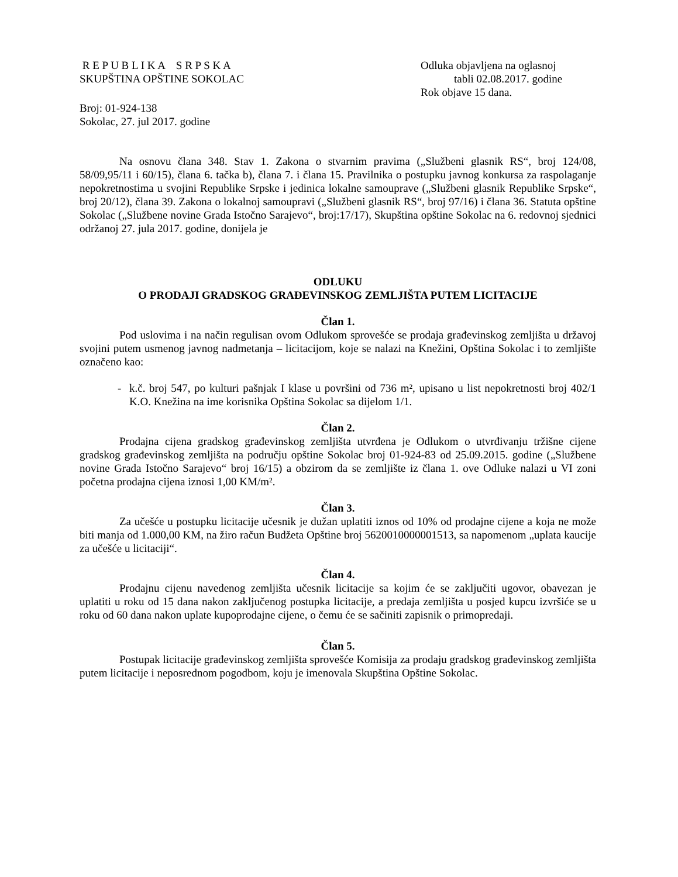R E P U B L I K A S R P S K A
SKUPŠTINA OPŠTINE SOKOLAC
Odluka objavljena na oglasnoj
tabli 02.08.2017. godine
Rok objave 15 dana.
Broj: 01-924-138
Sokolac, 27. jul 2017. godine
Na osnovu člana 348. Stav 1. Zakona o stvarnim pravima („Službeni glasnik RS“, broj 124/08, 58/09,95/11 i 60/15), člana 6. tačka b), člana 7. i člana 15. Pravilnika o postupku javnog konkursa za raspolaganje nepokretnostima u svojini Republike Srpske i jedinica lokalne samouprave („Službeni glasnik Republike Srpske“, broj 20/12), člana 39. Zakona o lokalnoj samoupravi („Službeni glasnik RS“, broj 97/16) i člana 36. Statuta opštine Sokolac („Službene novine Grada Istočno Sarajevo“, broj:17/17), Skupština opštine Sokolac na 6. redovnoj sjednici održanoj 27. jula 2017. godine, donijela je
ODLUKU
O PRODAJI GRADSKOG GRAĐEVINSKOG ZEMLJIŠTA PUTEM LICITACIJE
Član 1.
Pod uslovima i na način regulisan ovom Odlukom sprovešće se prodaja građevinskog zemljišta u državoj svojini putem usmenog javnog nadmetanja – licitacijom, koje se nalazi na Knežini, Opština Sokolac i to zemljište označeno kao:
- k.č. broj 547, po kulturi pašnjak I klase u površini od 736 m², upisano u list nepokretnosti broj 402/1 K.O. Knežina na ime korisnika Opština Sokolac sa dijelom 1/1.
Član 2.
Prodajna cijena gradskog građevinskog zemljišta utvrđena je Odlukom o utvrđivanju tržišne cijene gradskog građevinskog zemljišta na području opštine Sokolac broj 01-924-83 od 25.09.2015. godine („Službene novine Grada Istočno Sarajevo“ broj 16/15) a obzirom da se zemljište iz člana 1. ove Odluke nalazi u VI zoni početna prodajna cijena iznosi 1,00 KM/m².
Član 3.
Za učešće u postupku licitacije učesnik je dužan uplatiti iznos od 10% od prodajne cijene a koja ne može biti manja od 1.000,00 KM, na žiro račun Budžeta Opštine broj 5620010000001513, sa napomenom „uplata kaucije za učešće u licitaciji“.
Član 4.
Prodajnu cijenu navedenog zemljišta učesnik licitacije sa kojim će se zaključiti ugovor, obavezan je uplatiti u roku od 15 dana nakon zaključenog postupka licitacije, a predaja zemljišta u posjed kupcu izvršiće se u roku od 60 dana nakon uplate kupoprodajne cijene, o čemu će se sačiniti zapisnik o primopredaji.
Član 5.
Postupak licitacije građevinskog zemljišta sprovešće Komisija za prodaju gradskog građevinskog zemljišta putem licitacije i neposrednom pogodbom, koju je imenovala Skupština Opštine Sokolac.